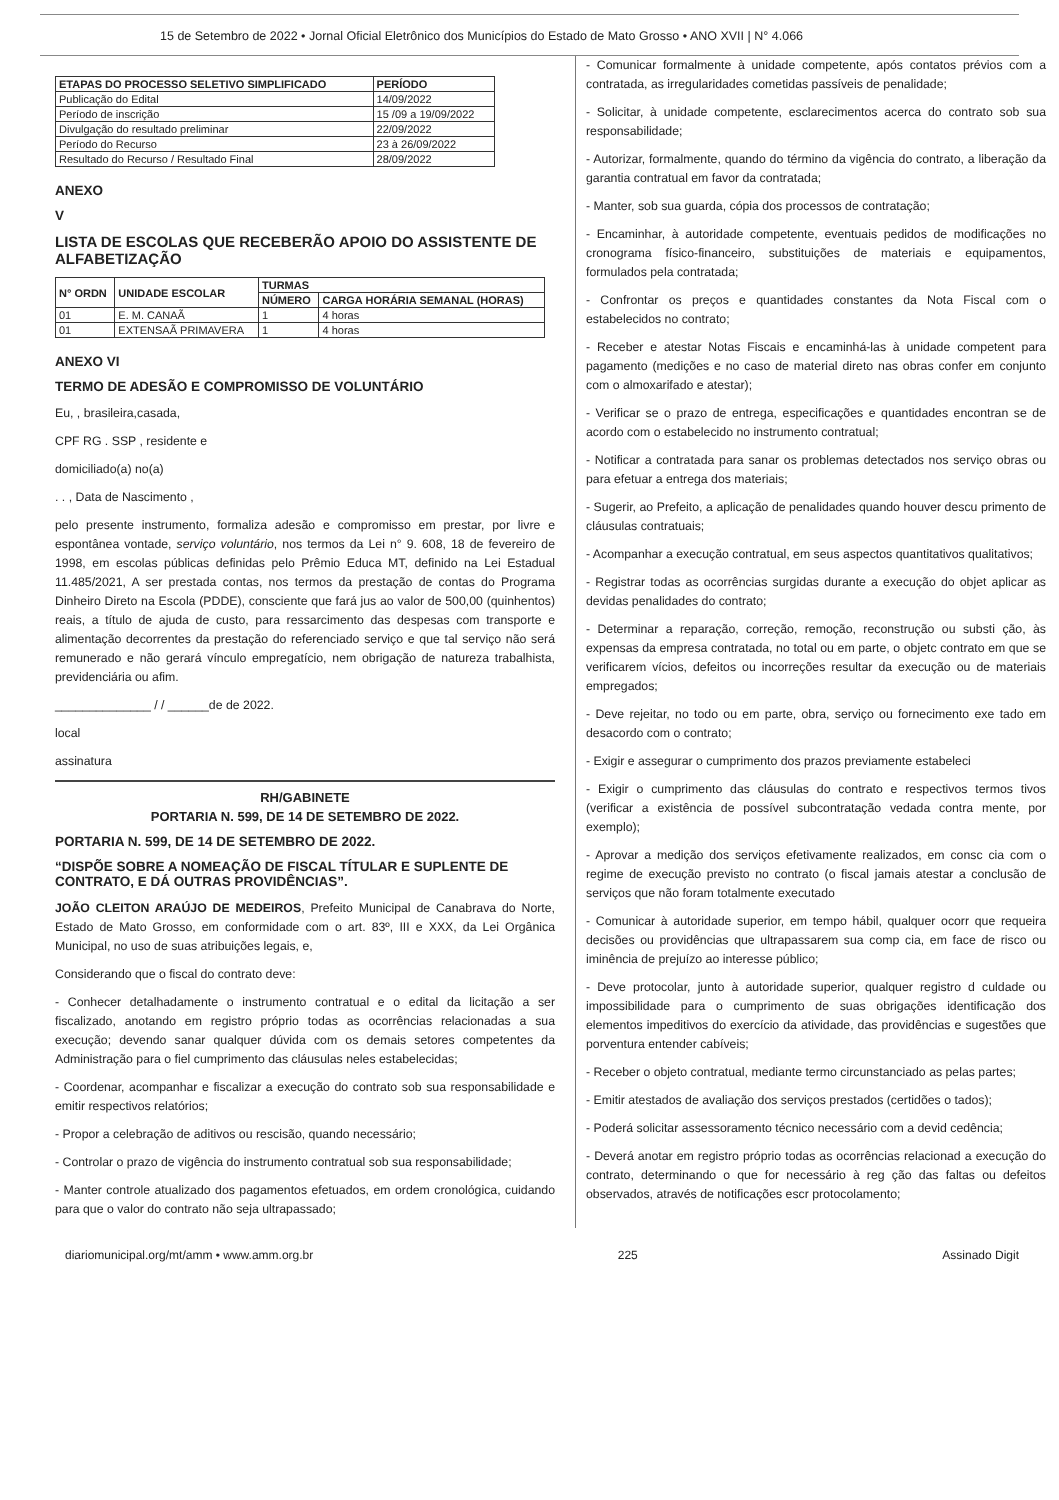15 de Setembro de 2022 • Jornal Oficial Eletrônico dos Municípios do Estado de Mato Grosso • ANO XVII | N° 4.066
| ETAPAS DO PROCESSO SELETIVO SIMPLIFICADO | PERÍODO |
| --- | --- |
| Publicação do Edital | 14/09/2022 |
| Período de inscrição | 15 /09 a 19/09/2022 |
| Divulgação do resultado preliminar | 22/09/2022 |
| Período do Recurso | 23 à 26/09/2022 |
| Resultado do Recurso / Resultado Final | 28/09/2022 |
ANEXO
V
LISTA DE ESCOLAS QUE RECEBERÃO APOIO DO ASSISTENTE DE ALFABETIZAÇÃO
| N° ORDN | UNIDADE ESCOLAR | TURMAS | |
| --- | --- | --- | --- |
| | | NÚMERO | CARGA HORÁRIA SEMANAL (HORAS) |
| 01 | E. M. CANAÃ | 1 | 4 horas |
| 01 | EXTENSAÃ PRIMAVERA | 1 | 4 horas |
ANEXO VI
TERMO DE ADESÃO E COMPROMISSO DE VOLUNTÁRIO
Eu, , brasileira,casada,
CPF RG . SSP , residente e
domiciliado(a) no(a)
. . , Data de Nascimento ,
pelo presente instrumento, formaliza adesão e compromisso em prestar, por livre e espontânea vontade, serviço voluntário, nos termos da Lei n° 9. 608, 18 de fevereiro de 1998, em escolas públicas definidas pelo Prêmio Educa MT, definido na Lei Estadual 11.485/2021, A ser prestada contas, nos termos da prestação de contas do Programa Dinheiro Direto na Escola (PDDE), consciente que fará jus ao valor de 500,00 (quinhentos) reais, a título de ajuda de custo, para ressarcimento das despesas com transporte e alimentação decorrentes da prestação do referenciado serviço e que tal serviço não será remunerado e não gerará vínculo empregatício, nem obrigação de natureza trabalhista, previdenciária ou afim.
______________ / / ______de de 2022.
local
assinatura
RH/GABINETE
PORTARIA N. 599, DE 14 DE SETEMBRO DE 2022.
PORTARIA N. 599, DE 14 DE SETEMBRO DE 2022.
“DISPÕE SOBRE A NOMEAÇÃO DE FISCAL TÍTULAR E SUPLENTE DE CONTRATO, E DÁ OUTRAS PROVIDÊNCIAS”.
JOÃO CLEITON ARAÚJO DE MEDEIROS, Prefeito Municipal de Canabrava do Norte, Estado de Mato Grosso, em conformidade com o art. 83º, III e XXX, da Lei Orgânica Municipal, no uso de suas atribuições legais, e,
Considerando que o fiscal do contrato deve:
- Conhecer detalhadamente o instrumento contratual e o edital da licitação a ser fiscalizado, anotando em registro próprio todas as ocorrências relacionadas a sua execução; devendo sanar qualquer dúvida com os demais setores competentes da Administração para o fiel cumprimento das cláusulas neles estabelecidas;
- Coordenar, acompanhar e fiscalizar a execução do contrato sob sua responsabilidade e emitir respectivos relatórios;
- Propor a celebração de aditivos ou rescisão, quando necessário;
- Controlar o prazo de vigência do instrumento contratual sob sua responsabilidade;
- Manter controle atualizado dos pagamentos efetuados, em ordem cronológica, cuidando para que o valor do contrato não seja ultrapassado;
- Comunicar formalmente à unidade competente, após contatos prévios com a contratada, as irregularidades cometidas passíveis de penalidade;
- Solicitar, à unidade competente, esclarecimentos acerca do contrato sob sua responsabilidade;
- Autorizar, formalmente, quando do término da vigência do contrato, a liberação da garantia contratual em favor da contratada;
- Manter, sob sua guarda, cópia dos processos de contratação;
- Encaminhar, à autoridade competente, eventuais pedidos de modificações no cronograma físico-financeiro, substituições de materiais e equipamentos, formulados pela contratada;
- Confrontar os preços e quantidades constantes da Nota Fiscal com o estabelecidos no contrato;
- Receber e atestar Notas Fiscais e encaminhá-las à unidade competent para pagamento (medições e no caso de material direto nas obras confer em conjunto com o almoxarifado e atestar);
- Verificar se o prazo de entrega, especificações e quantidades encontran se de acordo com o estabelecido no instrumento contratual;
- Notificar a contratada para sanar os problemas detectados nos serviço obras ou para efetuar a entrega dos materiais;
- Sugerir, ao Prefeito, a aplicação de penalidades quando houver descu primento de cláusulas contratuais;
- Acompanhar a execução contratual, em seus aspectos quantitativos qualitativos;
- Registrar todas as ocorrências surgidas durante a execução do objet aplicar as devidas penalidades do contrato;
- Determinar a reparação, correção, remoção, reconstrução ou substi ção, às expensas da empresa contratada, no total ou em parte, o objetc contrato em que se verificarem vícios, defeitos ou incorreções resultar da execução ou de materiais empregados;
- Deve rejeitar, no todo ou em parte, obra, serviço ou fornecimento exe tado em desacordo com o contrato;
- Exigir e assegurar o cumprimento dos prazos previamente estabeleci
- Exigir o cumprimento das cláusulas do contrato e respectivos termos tivos (verificar a existência de possível subcontratação vedada contra mente, por exemplo);
- Aprovar a medição dos serviços efetivamente realizados, em consc cia com o regime de execução previsto no contrato (o fiscal jamais atestar a conclusão de serviços que não foram totalmente executado
- Comunicar à autoridade superior, em tempo hábil, qualquer ocorr que requeira decisões ou providências que ultrapassarem sua comp cia, em face de risco ou iminência de prejuízo ao interesse público;
- Deve protocolar, junto à autoridade superior, qualquer registro d culdade ou impossibilidade para o cumprimento de suas obrigações identificação dos elementos impeditivos do exercício da atividade, das providências e sugestões que porventura entender cabíveis;
- Receber o objeto contratual, mediante termo circunstanciado as pelas partes;
- Emitir atestados de avaliação dos serviços prestados (certidões o tados);
- Poderá solicitar assessoramento técnico necessário com a devid cedência;
- Deverá anotar em registro próprio todas as ocorrências relacionad a execução do contrato, determinando o que for necessário à reg ção das faltas ou defeitos observados, através de notificações escr protocolamento;
diariomunicipal.org/mt/amm • www.amm.org.br 225 Assinado Digit